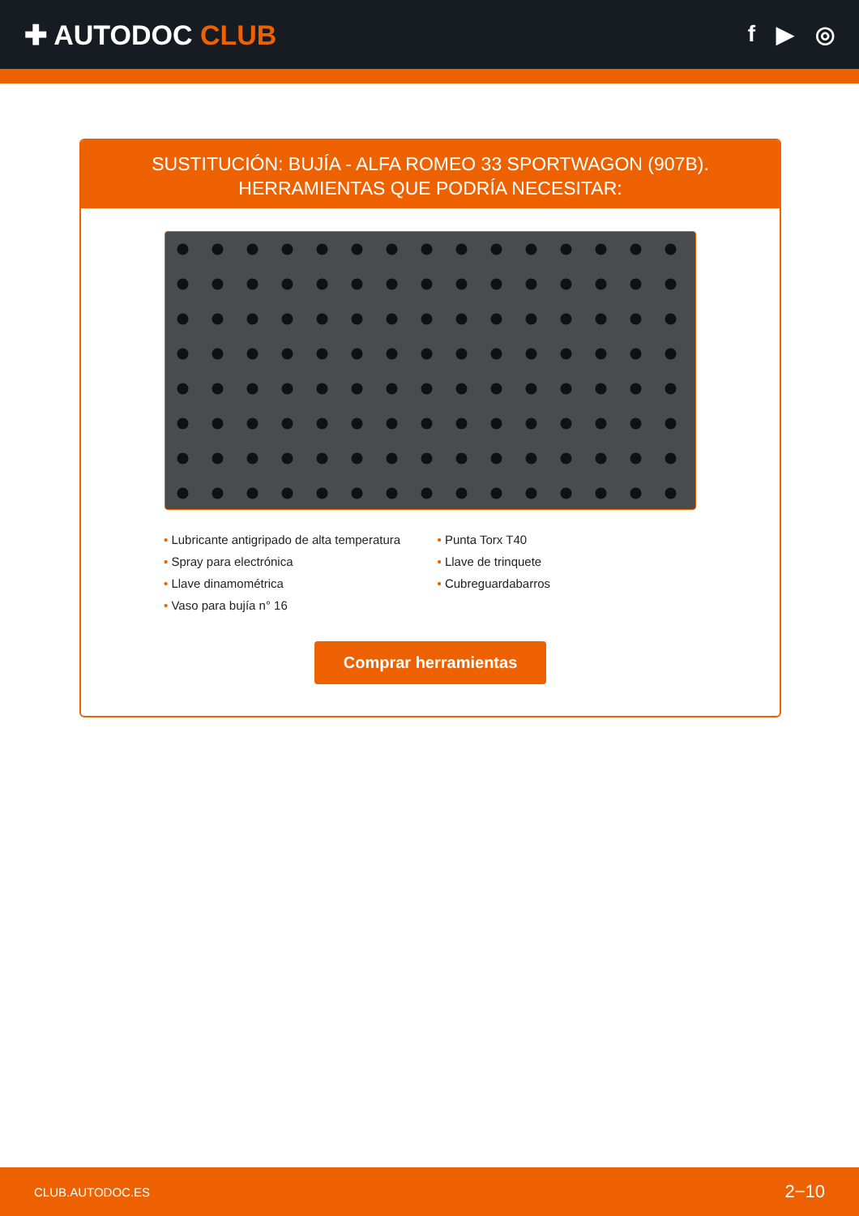✚ AUTODOC CLUB
f ▶ ◎
SUSTITUCIÓN: BUJÍA - ALFA ROMEO 33 SPORTWAGON (907B). HERRAMIENTAS QUE PODRÍA NECESITAR:
• Lubricante antigripado de alta temperatura
• Spray para electrónica
• Llave dinamométrica
• Vaso para bujía n° 16
• Punta Torx T40
• Llave de trinquete
• Cubreguardabarros
Comprar herramientas
CLUB.AUTODOC.ES 2−10